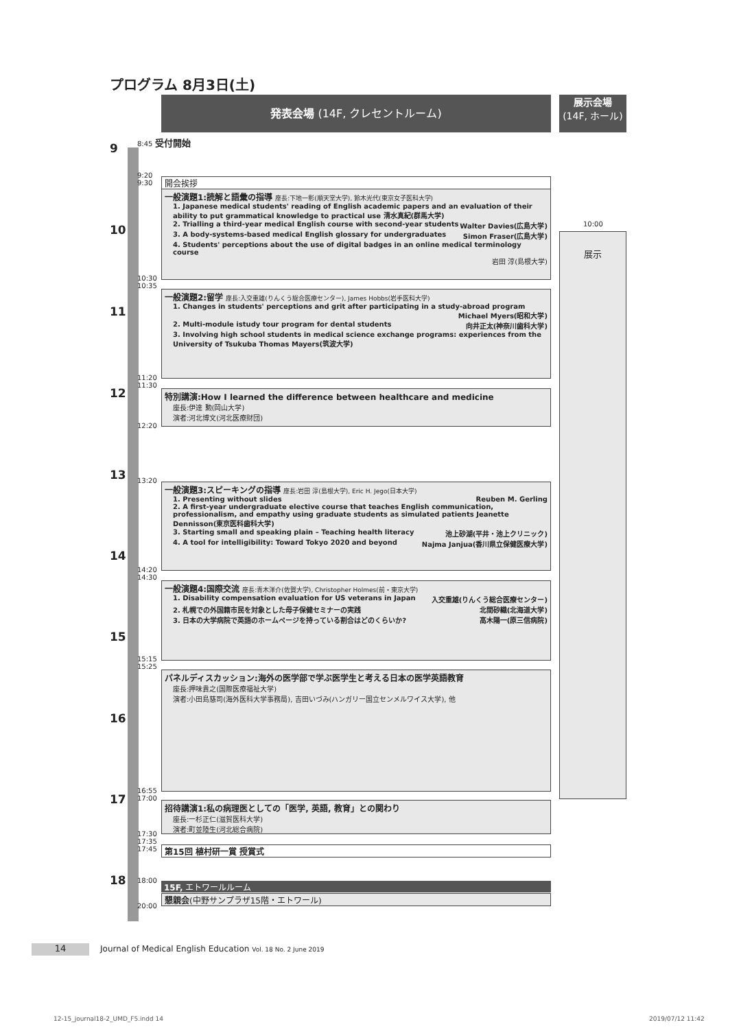プログラム 8月3日(土)
発表会場 (14F, クレセントルーム)
展示会場
(14F, ホール)
9
10
11
12
13
14
15
16
17
18
8:45 受付開始
9:20
9:30
開会挨拶
一般演題1:読解と語彙の指導 座長:下地一彰(順天堂大学), 鈴木光代(東京女子医科大学)
1. Japanese medical students' reading of English academic papers and an evaluation of their ability to put grammatical knowledge to practical use 清水真紀(群馬大学)
2. Trialling a third-year medical English course with second-year students Walter Davies(広島大学)
3. A body-systems-based medical English glossary for undergraduates Simon Fraser(広島大学)
4. Students' perceptions about the use of digital badges in an online medical terminology course
岩田 淳(島根大学)
10:30
10:35
一般演題2:留学 座長:入交重雄(りんくう総合医療センター), James Hobbs(岩手医科大学)
1. Changes in students' perceptions and grit after participating in a study-abroad program
Michael Myers(昭和大学)
2. Multi-module istudy tour program for dental students 向井正太(神奈川歯科大学)
3. Involving high school students in medical science exchange programs: experiences from the University of Tsukuba Thomas Mayers(筑波大学)
11:20
11:30
特別講演:How I learned the difference between healthcare and medicine
座長:伊達 勲(岡山大学)
演者:河北博文(河北医療財団)
12:20
13:20
一般演題3:スピーキングの指導 座長:岩田 淳(島根大学), Eric H. Jego(日本大学)
1. Presenting without slides Reuben M. Gerling
2. A first-year undergraduate elective course that teaches English communication, professionalism, and empathy using graduate students as simulated patients Jeanette Dennisson(東京医科歯科大学)
3. Starting small and speaking plain – Teaching health literacy 池上砂湖(平井・池上クリニック)
4. A tool for intelligibility: Toward Tokyo 2020 and beyond Najma Janjua(香川県立保健医療大学)
14:20
14:30
一般演題4:国際交流 座長:青木洋介(佐賀大学), Christopher Holmes(前・東京大学)
1. Disability compensation evaluation for US veterans in Japan 入交重雄(りんくう総合医療センター)
2. 札幌での外国籍市民を対象とした母子保健セミナーの実践 北間砂織(北海道大学)
3. 日本の大学病院で英語のホームページを持っている割合はどのくらいか? 高木陽一(原三信病院)
15:15
15:25
パネルディスカッション:海外の医学部で学ぶ医学生と考える日本の医学英語教育
座長:押味貴之(国際医療福祉大学)
演者:小田島慈司(海外医科大学事務局), 吉田いづみ(ハンガリー国立センメルワイス大学), 他
16:55
17:00
招待講演1:私の病理医としての「医学, 英語, 教育」との関わり
座長:一杉正仁(滋賀医科大学)
演者:町並陸生(河北総合病院)
17:30
17:35
17:45
第15回 植村研一賞 授賞式
18:00
15F, エトワールルーム
懇親会(中野サンプラザ15階・エトワール)
20:00
10:00
展示
14
Journal of Medical English Education Vol. 18 No. 2 June 2019
12-15_journal18-2_UMD_F5.indd 14
2019/07/12 11:42